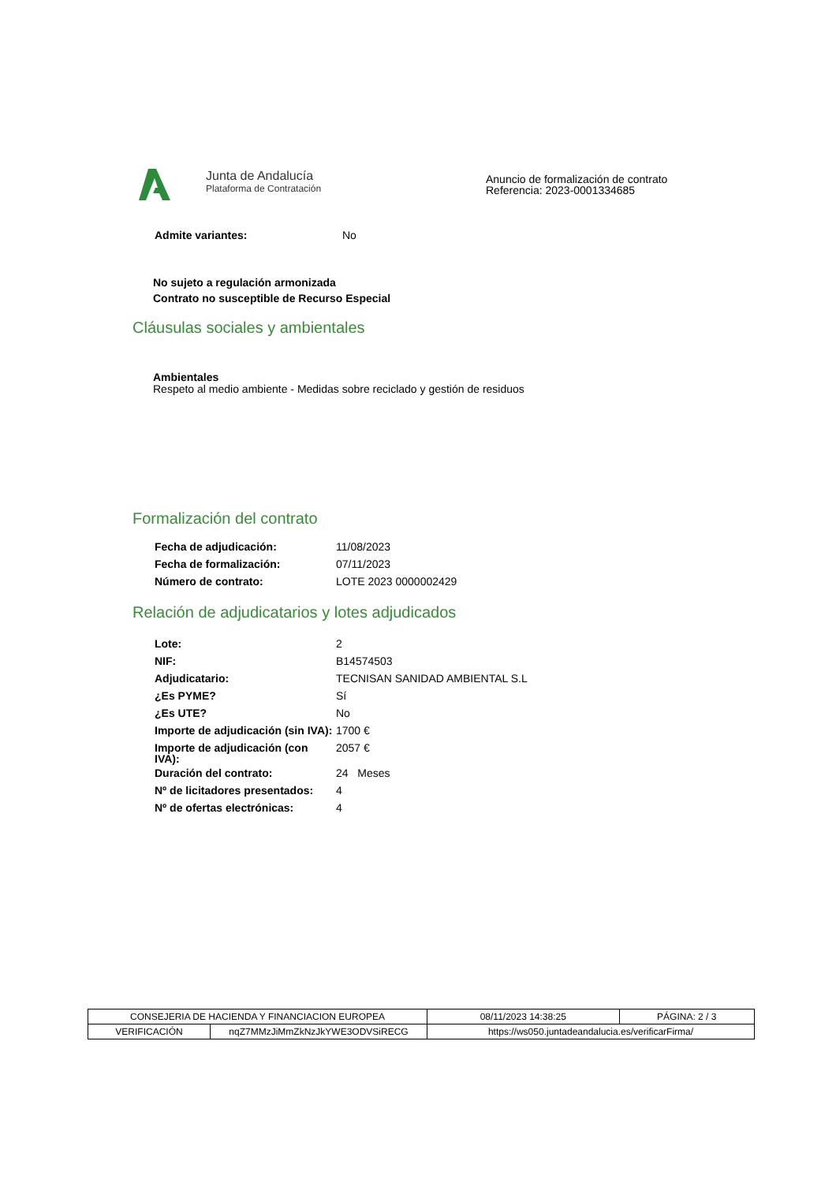Junta de Andalucía
Plataforma de Contratación
Anuncio de formalización de contrato
Referencia: 2023-0001334685
| Admite variantes: | No |
No sujeto a regulación armonizada
Contrato no susceptible de Recurso Especial
Cláusulas sociales y ambientales
Ambientales
Respeto al medio ambiente - Medidas sobre reciclado y gestión de residuos
Formalización del contrato
| Fecha de adjudicación: | 11/08/2023 |
| Fecha de formalización: | 07/11/2023 |
| Número de contrato: | LOTE 2023 0000002429 |
Relación de adjudicatarios y lotes adjudicados
| Lote: | 2 |
| NIF: | B14574503 |
| Adjudicatario: | TECNISAN SANIDAD AMBIENTAL S.L |
| ¿Es PYME? | Sí |
| ¿Es UTE? | No |
| Importe de adjudicación (sin IVA): | 1700 € |
| Importe de adjudicación (con IVA): | 2057 € |
| Duración del contrato: | 24 Meses |
| Nº de licitadores presentados: | 4 |
| Nº de ofertas electrónicas: | 4 |
| CONSEJERIA DE HACIENDA Y FINANCIACION EUROPEA | | | 08/11/2023 14:38:25 | PÁGINA: 2 / 3 |
| VERIFICACIÓN | nqZ7MMzJiMmZkNzJkYWE3ODVSiRECG | https://ws050.juntadeandalucia.es/verificarFirma/ | | |